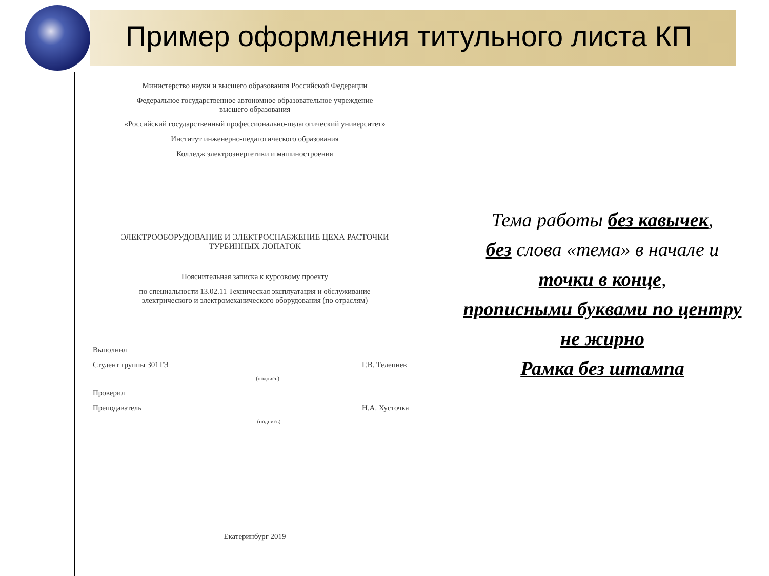Пример оформления титульного листа КП
Министерство науки и высшего образования Российской Федерации
Федеральное государственное автономное образовательное учреждение
высшего образования
«Российский государственный профессионально-педагогический университет»
Институт инженерно-педагогического образования
Колледж электроэнергетики и машиностроения
ЭЛЕКТРООБОРУДОВАНИЕ И ЭЛЕКТРОСНАБЖЕНИЕ ЦЕХА РАСТОЧКИ
ТУРБИННЫХ ЛОПАТОК
Пояснительная записка к курсовому проекту
по специальности 13.02.11 Техническая эксплуатация и обслуживание
электрического и электромеханического оборудования (по отраслям)
Выполнил
Студент группы 301ТЭ ______________________ Г.В. Телепнев
(подпись)
Проверил
Преподаватель _______________________ Н.А. Хусточка
(подпись)
Екатеринбург 2019
Тема работы без кавычек,
без слова «тема» в начале и
точки в конце,
прописными буквами по центру
не жирно
Рамка без штампа